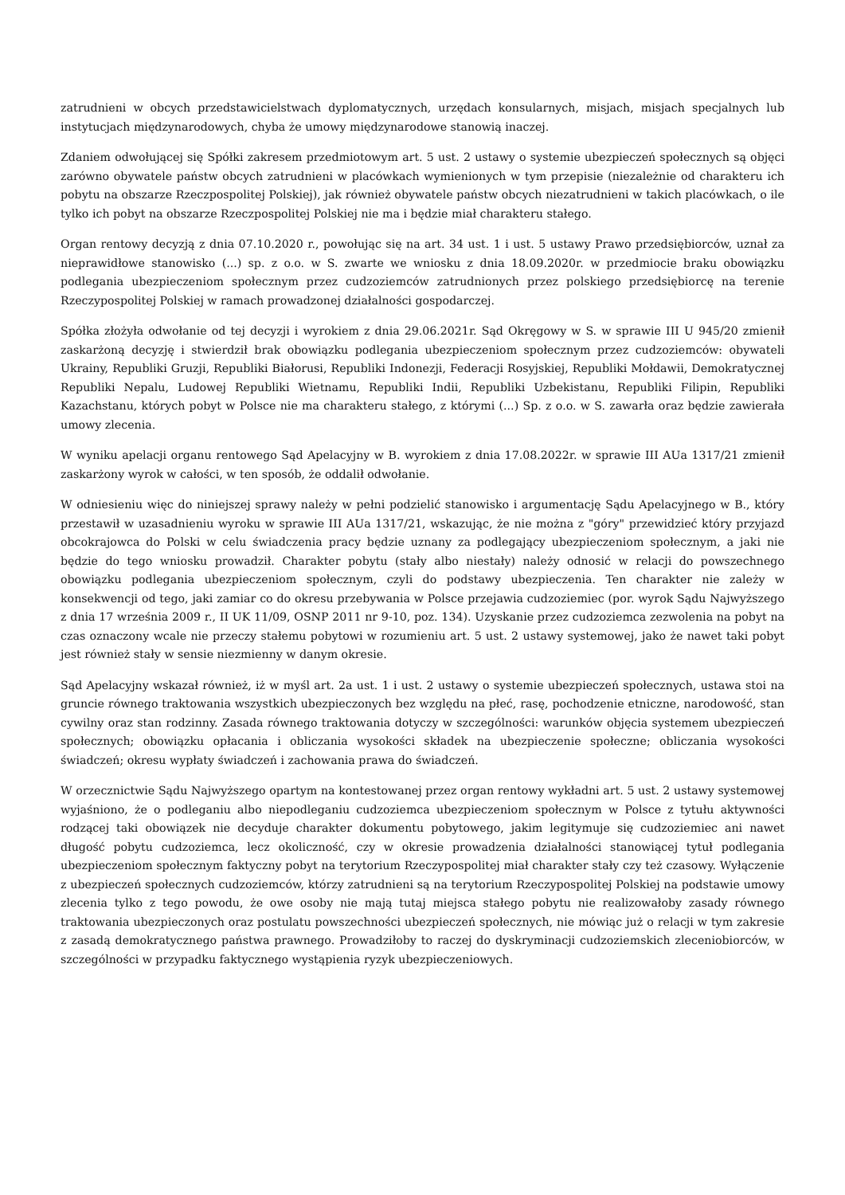zatrudnieni w obcych przedstawicielstwach dyplomatycznych, urzędach konsularnych, misjach, misjach specjalnych lub instytucjach międzynarodowych, chyba że umowy międzynarodowe stanowią inaczej.
Zdaniem odwołującej się Spółki zakresem przedmiotowym art. 5 ust. 2 ustawy o systemie ubezpieczeń społecznych są objęci zarówno obywatele państw obcych zatrudnieni w placówkach wymienionych w tym przepisie (niezależnie od charakteru ich pobytu na obszarze Rzeczpospolitej Polskiej), jak również obywatele państw obcych niezatrudnieni w takich placówkach, o ile tylko ich pobyt na obszarze Rzeczpospolitej Polskiej nie ma i będzie miał charakteru stałego.
Organ rentowy decyzją z dnia 07.10.2020 r., powołując się na art. 34 ust. 1 i ust. 5 ustawy Prawo przedsiębiorców, uznał za nieprawidłowe stanowisko (...) sp. z o.o. w S. zwarte we wniosku z dnia 18.09.2020r. w przedmiocie braku obowiązku podlegania ubezpieczeniom społecznym przez cudzoziemców zatrudnionych przez polskiego przedsiębiorcę na terenie Rzeczypospolitej Polskiej w ramach prowadzonej działalności gospodarczej.
Spółka złożyła odwołanie od tej decyzji i wyrokiem z dnia 29.06.2021r. Sąd Okręgowy w S. w sprawie III U 945/20 zmienił zaskarżoną decyzję i stwierdził brak obowiązku podlegania ubezpieczeniom społecznym przez cudzoziemców: obywateli Ukrainy, Republiki Gruzji, Republiki Białorusi, Republiki Indonezji, Federacji Rosyjskiej, Republiki Mołdawii, Demokratycznej Republiki Nepalu, Ludowej Republiki Wietnamu, Republiki Indii, Republiki Uzbekistanu, Republiki Filipin, Republiki Kazachstanu, których pobyt w Polsce nie ma charakteru stałego, z którymi (...) Sp. z o.o. w S. zawarła oraz będzie zawierała umowy zlecenia.
W wyniku apelacji organu rentowego Sąd Apelacyjny w B. wyrokiem z dnia 17.08.2022r. w sprawie III AUa 1317/21 zmienił zaskarżony wyrok w całości, w ten sposób, że oddalił odwołanie.
W odniesieniu więc do niniejszej sprawy należy w pełni podzielić stanowisko i argumentację Sądu Apelacyjnego w B., który przestawił w uzasadnieniu wyroku w sprawie III AUa 1317/21, wskazując, że nie można z "góry" przewidzieć który przyjazd obcokrajowca do Polski w celu świadczenia pracy będzie uznany za podlegający ubezpieczeniom społecznym, a jaki nie będzie do tego wniosku prowadził. Charakter pobytu (stały albo niestały) należy odnosić w relacji do powszechnego obowiązku podlegania ubezpieczeniom społecznym, czyli do podstawy ubezpieczenia. Ten charakter nie zależy w konsekwencji od tego, jaki zamiar co do okresu przebywania w Polsce przejawia cudzoziemiec (por. wyrok Sądu Najwyższego z dnia 17 września 2009 r., II UK 11/09, OSNP 2011 nr 9-10, poz. 134). Uzyskanie przez cudzoziemca zezwolenia na pobyt na czas oznaczony wcale nie przeczy stałemu pobytowi w rozumieniu art. 5 ust. 2 ustawy systemowej, jako że nawet taki pobyt jest również stały w sensie niezmienny w danym okresie.
Sąd Apelacyjny wskazał również, iż w myśl art. 2a ust. 1 i ust. 2 ustawy o systemie ubezpieczeń społecznych, ustawa stoi na gruncie równego traktowania wszystkich ubezpieczonych bez względu na płeć, rasę, pochodzenie etniczne, narodowość, stan cywilny oraz stan rodzinny. Zasada równego traktowania dotyczy w szczególności: warunków objęcia systemem ubezpieczeń społecznych; obowiązku opłacania i obliczania wysokości składek na ubezpieczenie społeczne; obliczania wysokości świadczeń; okresu wypłaty świadczeń i zachowania prawa do świadczeń.
W orzecznictwie Sądu Najwyższego opartym na kontestowanej przez organ rentowy wykładni art. 5 ust. 2 ustawy systemowej wyjaśniono, że o podleganiu albo niepodleganiu cudzoziemca ubezpieczeniom społecznym w Polsce z tytułu aktywności rodzącej taki obowiązek nie decyduje charakter dokumentu pobytowego, jakim legitymuje się cudzoziemiec ani nawet długość pobytu cudzoziemca, lecz okoliczność, czy w okresie prowadzenia działalności stanowiącej tytuł podlegania ubezpieczeniom społecznym faktyczny pobyt na terytorium Rzeczypospolitej miał charakter stały czy też czasowy. Wyłączenie z ubezpieczeń społecznych cudzoziemców, którzy zatrudnieni są na terytorium Rzeczypospolitej Polskiej na podstawie umowy zlecenia tylko z tego powodu, że owe osoby nie mają tutaj miejsca stałego pobytu nie realizowałoby zasady równego traktowania ubezpieczonych oraz postulatu powszechności ubezpieczeń społecznych, nie mówiąc już o relacji w tym zakresie z zasadą demokratycznego państwa prawnego. Prowadziłoby to raczej do dyskryminacji cudzoziemskich zleceniobiorców, w szczególności w przypadku faktycznego wystąpienia ryzyk ubezpieczeniowych.